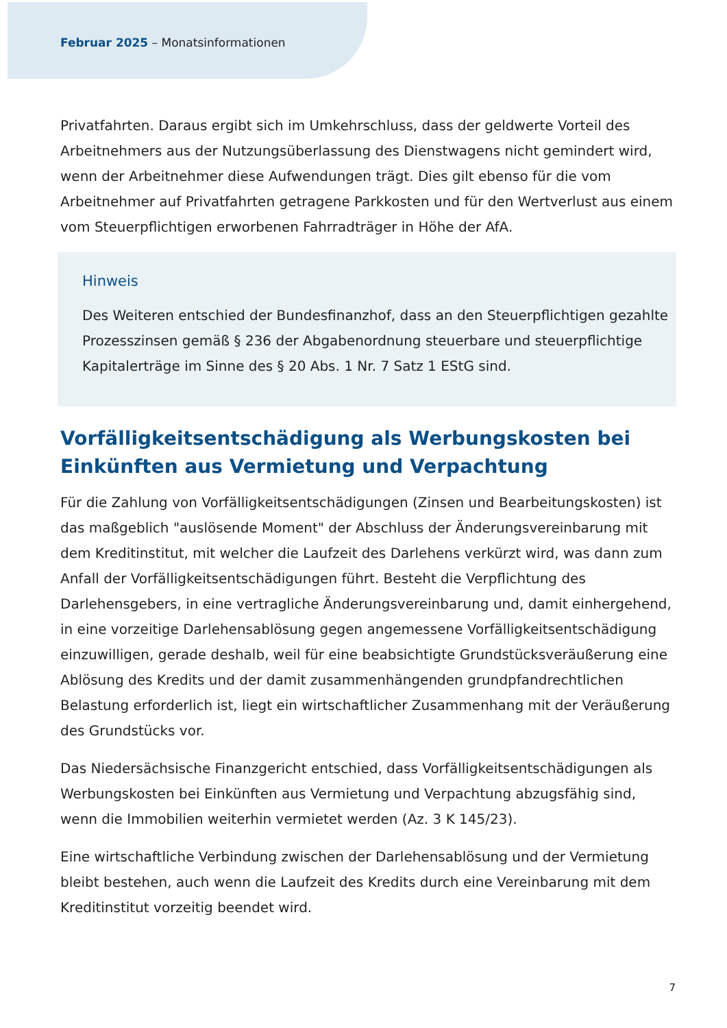Februar 2025 – Monatsinformationen
Privatfahrten. Daraus ergibt sich im Umkehrschluss, dass der geldwerte Vorteil des Arbeitnehmers aus der Nutzungsüberlassung des Dienstwagens nicht gemindert wird, wenn der Arbeitnehmer diese Aufwendungen trägt. Dies gilt ebenso für die vom Arbeitnehmer auf Privatfahrten getragene Parkkosten und für den Wertverlust aus einem vom Steuerpflichtigen erworbenen Fahrradträger in Höhe der AfA.
Hinweis
Des Weiteren entschied der Bundesfinanzhof, dass an den Steuerpflichtigen gezahlte Prozesszinsen gemäß § 236 der Abgabenordnung steuerbare und steuerpflichtige Kapitalerträge im Sinne des § 20 Abs. 1 Nr. 7 Satz 1 EStG sind.
Vorfälligkeitsentschädigung als Werbungskosten bei Einkünften aus Vermietung und Verpachtung
Für die Zahlung von Vorfälligkeitsentschädigungen (Zinsen und Bearbeitungskosten) ist das maßgeblich "auslösende Moment" der Abschluss der Änderungsvereinbarung mit dem Kreditinstitut, mit welcher die Laufzeit des Darlehens verkürzt wird, was dann zum Anfall der Vorfälligkeitsentschädigungen führt. Besteht die Verpflichtung des Darlehensgebers, in eine vertragliche Änderungsvereinbarung und, damit einhergehend, in eine vorzeitige Darlehensablösung gegen angemessene Vorfälligkeitsentschädigung einzuwilligen, gerade deshalb, weil für eine beabsichtigte Grundstücksveräußerung eine Ablösung des Kredits und der damit zusammenhängenden grundpfandrechtlichen Belastung erforderlich ist, liegt ein wirtschaftlicher Zusammenhang mit der Veräußerung des Grundstücks vor.
Das Niedersächsische Finanzgericht entschied, dass Vorfälligkeitsentschädigungen als Werbungskosten bei Einkünften aus Vermietung und Verpachtung abzugsfähig sind, wenn die Immobilien weiterhin vermietet werden (Az. 3 K 145/23).
Eine wirtschaftliche Verbindung zwischen der Darlehensablösung und der Vermietung bleibt bestehen, auch wenn die Laufzeit des Kredits durch eine Vereinbarung mit dem Kreditinstitut vorzeitig beendet wird.
7